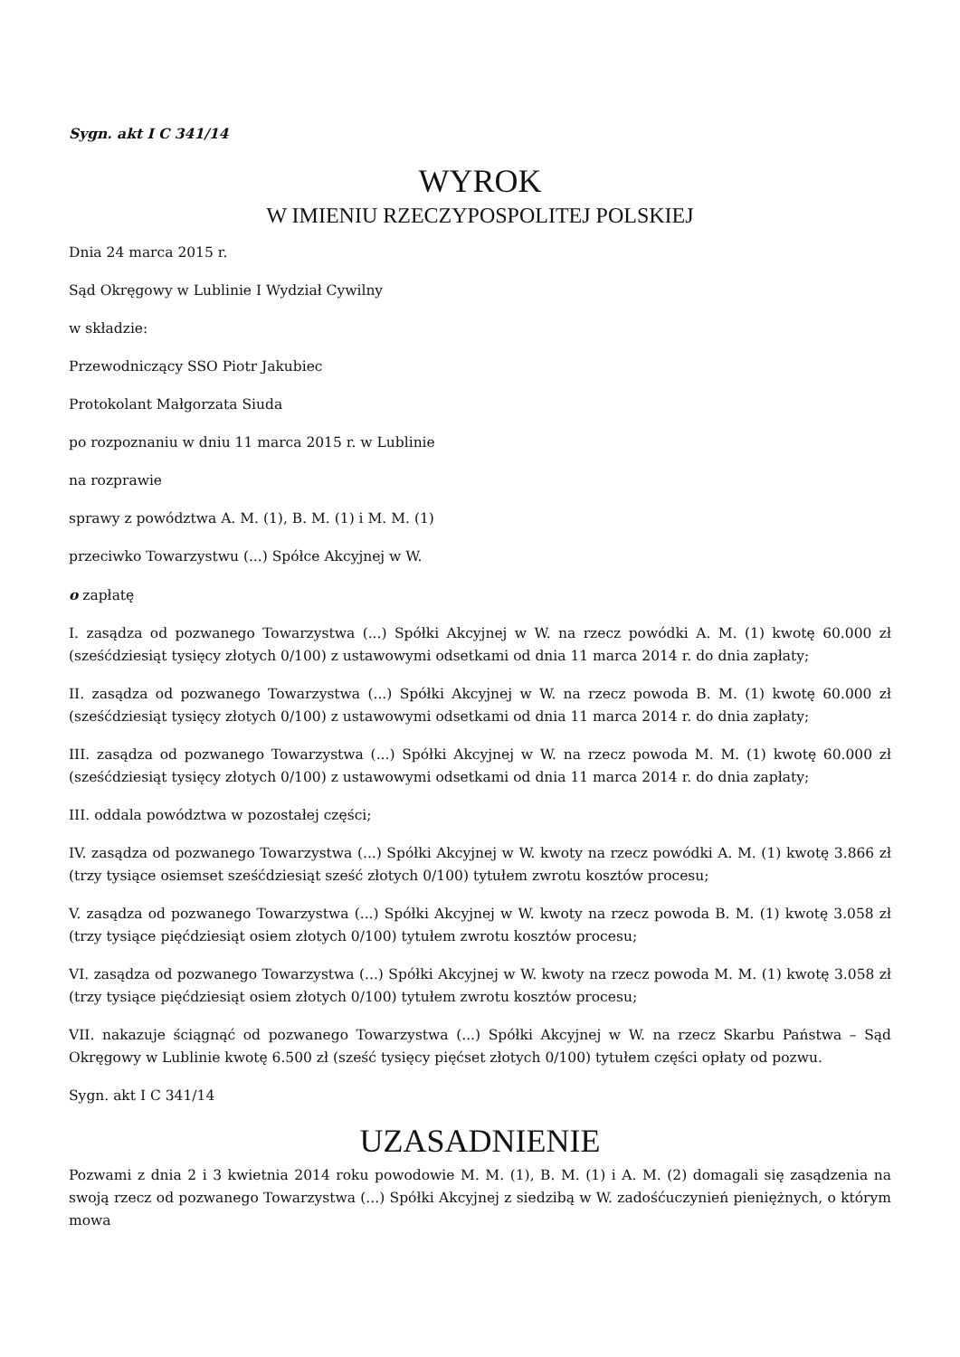Sygn. akt I C 341/14
WYROK
W IMIENIU RZECZYPOSPOLITEJ POLSKIEJ
Dnia 24 marca 2015 r.
Sąd Okręgowy w Lublinie I Wydział Cywilny
w składzie:
Przewodniczący SSO Piotr Jakubiec
Protokolant Małgorzata Siuda
po rozpoznaniu w dniu 11 marca 2015 r. w Lublinie
na rozprawie
sprawy z powództwa A. M. (1), B. M. (1) i M. M. (1)
przeciwko Towarzystwu (...) Spółce Akcyjnej w W.
o zapłatę
I. zasądza od pozwanego Towarzystwa (...) Spółki Akcyjnej w W. na rzecz powódki A. M. (1) kwotę 60.000 zł (sześćdziesiąt tysięcy złotych 0/100) z ustawowymi odsetkami od dnia 11 marca 2014 r. do dnia zapłaty;
II. zasądza od pozwanego Towarzystwa (...) Spółki Akcyjnej w W. na rzecz powoda B. M. (1) kwotę 60.000 zł (sześćdziesiąt tysięcy złotych 0/100) z ustawowymi odsetkami od dnia 11 marca 2014 r. do dnia zapłaty;
III. zasądza od pozwanego Towarzystwa (...) Spółki Akcyjnej w W. na rzecz powoda M. M. (1) kwotę 60.000 zł (sześćdziesiąt tysięcy złotych 0/100) z ustawowymi odsetkami od dnia 11 marca 2014 r. do dnia zapłaty;
III. oddala powództwa w pozostałej części;
IV. zasądza od pozwanego Towarzystwa (...) Spółki Akcyjnej w W. kwoty na rzecz powódki A. M. (1) kwotę 3.866 zł (trzy tysiące osiemset sześćdziesiąt sześć złotych 0/100) tytułem zwrotu kosztów procesu;
V. zasądza od pozwanego Towarzystwa (...) Spółki Akcyjnej w W. kwoty na rzecz powoda B. M. (1) kwotę 3.058 zł (trzy tysiące pięćdziesiąt osiem złotych 0/100) tytułem zwrotu kosztów procesu;
VI. zasądza od pozwanego Towarzystwa (...) Spółki Akcyjnej w W. kwoty na rzecz powoda M. M. (1) kwotę 3.058 zł (trzy tysiące pięćdziesiąt osiem złotych 0/100) tytułem zwrotu kosztów procesu;
VII. nakazuje ściągnąć od pozwanego Towarzystwa (...) Spółki Akcyjnej w W. na rzecz Skarbu Państwa – Sąd Okręgowy w Lublinie kwotę 6.500 zł (sześć tysięcy pięćset złotych 0/100) tytułem części opłaty od pozwu.
Sygn. akt I C 341/14
UZASADNIENIE
Pozwami z dnia 2 i 3 kwietnia 2014 roku powodowie M. M. (1), B. M. (1) i A. M. (2) domagali się zasądzenia na swoją rzecz od pozwanego Towarzystwa (...) Spółki Akcyjnej z siedzibą w W. zadośćuczynień pieniężnych, o którym mowa